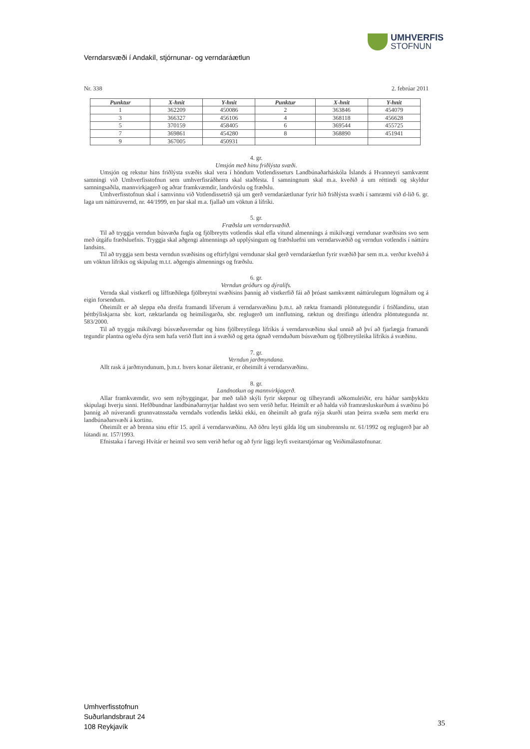UMHVERFIS
STOFNUN
Verndarsvæði í Andakíl, stjórnunar- og verndaráætlun
Nr. 338 2. febrúar 2011
| Punktur | X-hnit | Y-hnit | Punktur | X-hnit | Y-hnit |
| --- | --- | --- | --- | --- | --- |
| 1 | 362209 | 450086 | 2 | 363846 | 454079 |
| 3 | 366327 | 456106 | 4 | 368118 | 456628 |
| 5 | 370159 | 458405 | 6 | 369544 | 455725 |
| 7 | 369861 | 454280 | 8 | 368890 | 451941 |
| 9 | 367005 | 450931 | | | |
4. gr.
Umsjón með hinu friðlýsta svæði.
Umsjón og rekstur hins friðlýsta svæðis skal vera í höndum Votlendisseturs Landbúnaðarháskóla Íslands á Hvanneyri samkvæmt samningi við Umhverfisstofnun sem umhverfisráðherra skal staðfesta. Í samningnum skal m.a. kveðið á um réttindi og skyldur samningsaðila, mannvirkjagerð og aðrar framkvæmdir, landvörslu og fræðslu.
Umhverfisstofnun skal í samvinnu við Votlendissetrið sjá um gerð verndaráætlunar fyrir hið friðlýsta svæði í samræmi við d-lið 6. gr. laga um náttúruvernd, nr. 44/1999, en þar skal m.a. fjallað um vöktun á lífríki.
5. gr.
Fræðsla um verndarsvæðið.
Til að tryggja verndun búsvæða fugla og fjölbreytts votlendis skal efla vitund almennings á mikilvægi verndunar svæðisins svo sem með útgáfu fræðsluefnis. Tryggja skal aðgengi almennings að upplýsingum og fræðsluefni um verndarsvæðið og verndun votlendis í náttúru landsins.
Til að tryggja sem besta verndun svæðisins og eftirfylgni verndunar skal gerð verndaráætlun fyrir svæðið þar sem m.a. verður kveðið á um vöktun lífríkis og skipulag m.t.t. aðgengis almennings og fræðslu.
6. gr.
Verndun gróðurs og dýralífs.
Vernda skal vistkerfi og líffræðilega fjölbreytni svæðisins þannig að vistkerfið fái að þróast samkvæmt náttúrulegum lögmálum og á eigin forsendum.
Óheimilt er að sleppa eða dreifa framandi lífverum á verndarsvæðinu þ.m.t. að rækta framandi plöntutegundir í friðlandinu, utan þéttbýliskjarna sbr. kort, ræktarlanda og heimilisgarða, sbr. reglugerð um innflutning, ræktun og dreifingu útlendra plöntutegunda nr. 583/2000.
Til að tryggja mikilvægi búsvæðaverndar og hins fjölbreytilega lífríkis á verndarsvæðinu skal unnið að því að fjarlægja framandi tegundir plantna og/eða dýra sem hafa verið flutt inn á svæðið og geta ógnað vernduðum búsvæðum og fjölbreytileika lífríkis á svæðinu.
7. gr.
Verndun jarðmyndana.
Allt rask á jarðmyndunum, þ.m.t. hvers konar áletranir, er óheimilt á verndarsvæðinu.
8. gr.
Landnotkun og mannvirkjagerð.
Allar framkvæmdir, svo sem nýbyggingar, þar með talið skýli fyrir skepnur og tilheyrandi aðkomuleiðir, eru háðar samþykktu skipulagi hverju sinni. Hefðbundnar landbúnaðarnytjar haldast svo sem verið hefur. Heimilt er að halda við framræsluskurðum á svæðinu þó þannig að núverandi grunnvatnsstaða verndaðs votlendis lækki ekki, en óheimilt að grafa nýja skurði utan þeirra svæða sem merkt eru landbúnaðarsvæði á kortinu.
Óheimilt er að brenna sinu eftir 15. apríl á verndarsvæðinu. Að öðru leyti gilda lög um sinubrennslu nr. 61/1992 og reglugerð þar að lútandi nr. 157/1993.
Efnistaka í farvegi Hvítár er heimil svo sem verið hefur og að fyrir liggi leyfi sveitarstjórnar og Veiðimálastofnunar.
Umhverfisstofnun
Suðurlandsbraut 24
108 Reykjavík
35